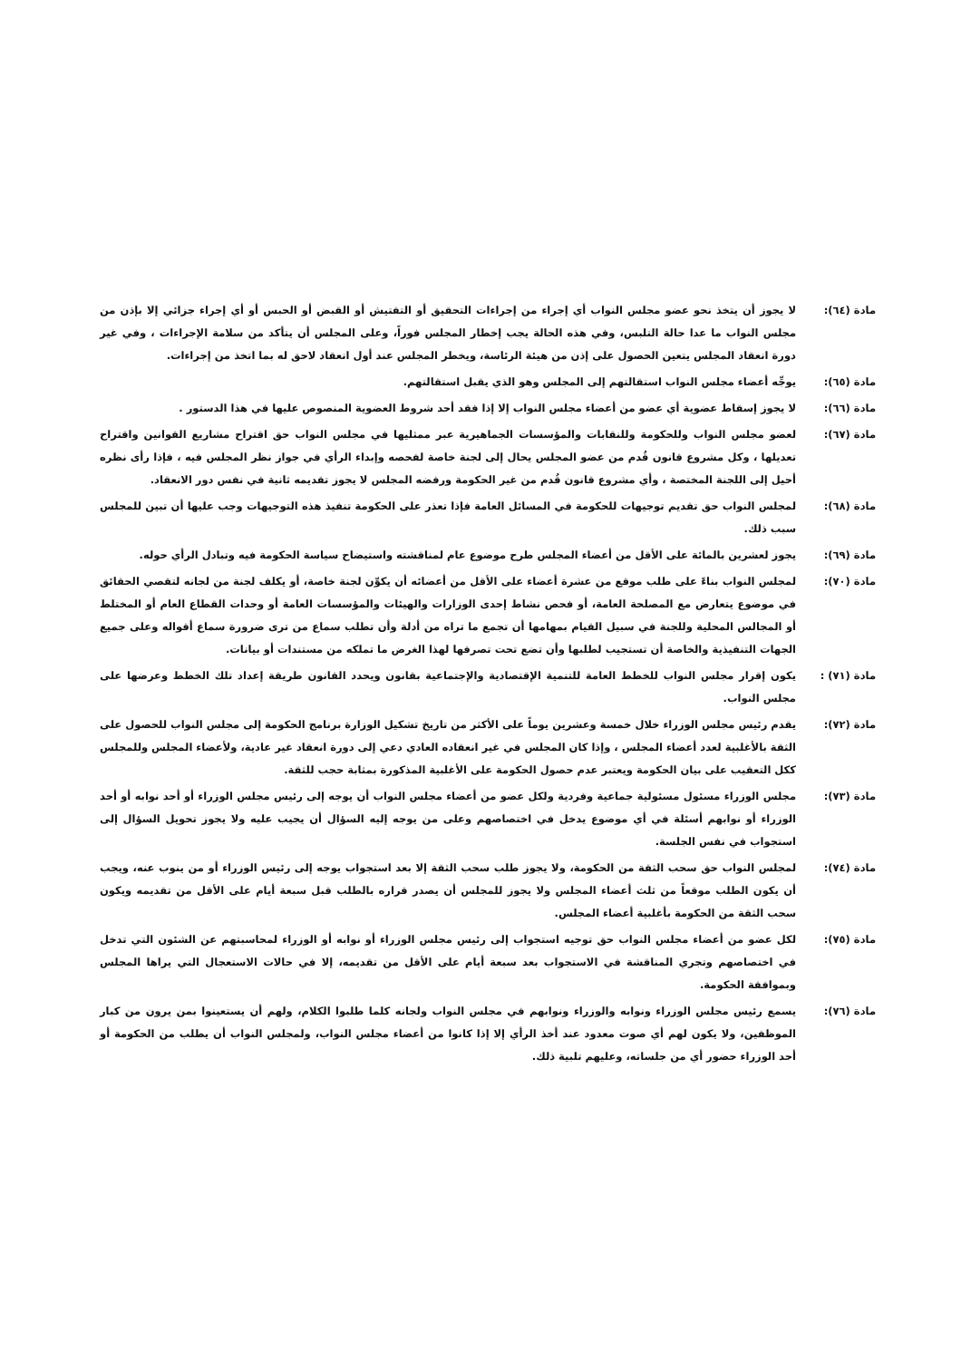مادة (٦٤): لا يجوز أن يتخذ نحو عضو مجلس النواب أي إجراء من إجراءات التحقيق أو التفتيش أو القبض أو الحبس أو أي إجراء جزائي إلا بإذن من مجلس النواب ما عدا حالة التلبس، وفي هذه الحالة يجب إخطار المجلس فوراً، وعلى المجلس أن يتأكد من سلامة الإجراءات ، وفي غير دورة انعقاد المجلس يتعين الحصول على إذن من هيئة الرئاسة، ويخطر المجلس عند أول انعقاد لاحق له بما اتخذ من إجراءات.
مادة (٦٥): يوجِّه أعضاء مجلس النواب استقالتهم إلى المجلس وهو الذي يقبل استقالتهم.
مادة (٦٦): لا يجوز إسقاط عضوية أي عضو من أعضاء مجلس النواب إلا إذا فقد أحد شروط العضوية المنصوص عليها في هذا الدستور .
مادة (٦٧): لعضو مجلس النواب وللحكومة وللنقابات والمؤسسات الجماهيرية عبر ممثليها في مجلس النواب حق اقتراح مشاريع القوانين واقتراح تعديلها ، وكل مشروع قانون قُدم من عضو المجلس يحال إلى لجنة خاصة لفحصه وإبداء الرأي في جواز نظر المجلس فيه ، فإذا رأى نظره أحيل إلى اللجنة المختصة ، وأي مشروع قانون قُدم من غير الحكومة ورفضه المجلس لا يجوز تقديمه ثانية في نفس دور الانعقاد.
مادة (٦٨): لمجلس النواب حق تقديم توجيهات للحكومة في المسائل العامة فإذا تعذر على الحكومة تنفيذ هذه التوجيهات وجب عليها أن تبين للمجلس سبب ذلك.
مادة (٦٩): يجوز لعشرين بالمائة على الأقل من أعضاء المجلس طرح موضوع عام لمناقشته واستيضاح سياسة الحكومة فيه وتبادل الرأي حوله.
مادة (٧٠): لمجلس النواب بناءً على طلب موقع من عشرة أعضاء على الأقل من أعضائه أن يكوِّن لجنة خاصة، أو يكلف لجنة من لجانه لتقصي الحقائق في موضوع يتعارض مع المصلحة العامة، أو فحص نشاط إحدى الوزارات والهيئات والمؤسسات العامة أو وحدات القطاع العام أو المختلط أو المجالس المحلية وللجنة في سبيل القيام بمهامها أن تجمع ما تراه من أدلة وأن تطلب سماع من ترى ضرورة سماع أقواله وعلى جميع الجهات التنفيذية والخاصة أن تستجيب لطلبها وأن تضع تحت تصرفها لهذا الغرض ما تملكه من مستندات أو بيانات.
مادة (٧١) : يكون إقرار مجلس النواب للخطط العامة للتنمية الإقتصادية والإجتماعية بقانون ويحدد القانون طريقة إعداد تلك الخطط وعرضها على مجلس النواب.
مادة (٧٢): يقدم رئيس مجلس الوزراء خلال خمسة وعشرين يوماً على الأكثر من تاريخ تشكيل الوزارة برنامج الحكومة إلى مجلس النواب للحصول على الثقة بالأغلبية لعدد أعضاء المجلس ، وإذا كان المجلس في غير انعقاده العادي دعي إلى دورة انعقاد غير عادية، ولأعضاء المجلس وللمجلس ككل التعقيب على بيان الحكومة ويعتبر عدم حصول الحكومة على الأغلبية المذكورة بمثابة حجب للثقة.
مادة (٧٣): مجلس الوزراء مسئول مسئولية جماعية وفردية ولكل عضو من أعضاء مجلس النواب أن يوجه إلى رئيس مجلس الوزراء أو أحد نوابه أو أحد الوزراء أو نوابهم أسئلة في أي موضوع يدخل في اختصاصهم وعلى من يوجه إليه السؤال أن يجيب عليه ولا يجوز تحويل السؤال إلى استجواب في نفس الجلسة.
مادة (٧٤): لمجلس النواب حق سحب الثقة من الحكومة، ولا يجوز طلب سحب الثقة إلا بعد استجواب يوجه إلى رئيس الوزراء أو من ينوب عنه، ويجب أن يكون الطلب موقعاً من ثلث أعضاء المجلس ولا يجوز للمجلس أن يصدر قراره بالطلب قبل سبعة أيام على الأقل من تقديمه ويكون سحب الثقة من الحكومة بأغلبية أعضاء المجلس.
مادة (٧٥): لكل عضو من أعضاء مجلس النواب حق توجيه استجواب إلى رئيس مجلس الوزراء أو نوابه أو الوزراء لمحاسبتهم عن الشئون التي تدخل في اختصاصهم وتجري المناقشة في الاستجواب بعد سبعة أيام على الأقل من تقديمه، إلا في حالات الاستعجال التي يراها المجلس وبموافقة الحكومة.
مادة (٧٦): يسمع رئيس مجلس الوزراء ونوابه والوزراء ونوابهم في مجلس النواب ولجانه كلما طلبوا الكلام، ولهم أن يستعينوا بمن يرون من كبار الموظفين، ولا يكون لهم أي صوت معدود عند أخذ الرأي إلا إذا كانوا من أعضاء مجلس النواب، ولمجلس النواب أن يطلب من الحكومة أو أحد الوزراء حضور أي من جلساته، وعليهم تلبية ذلك.